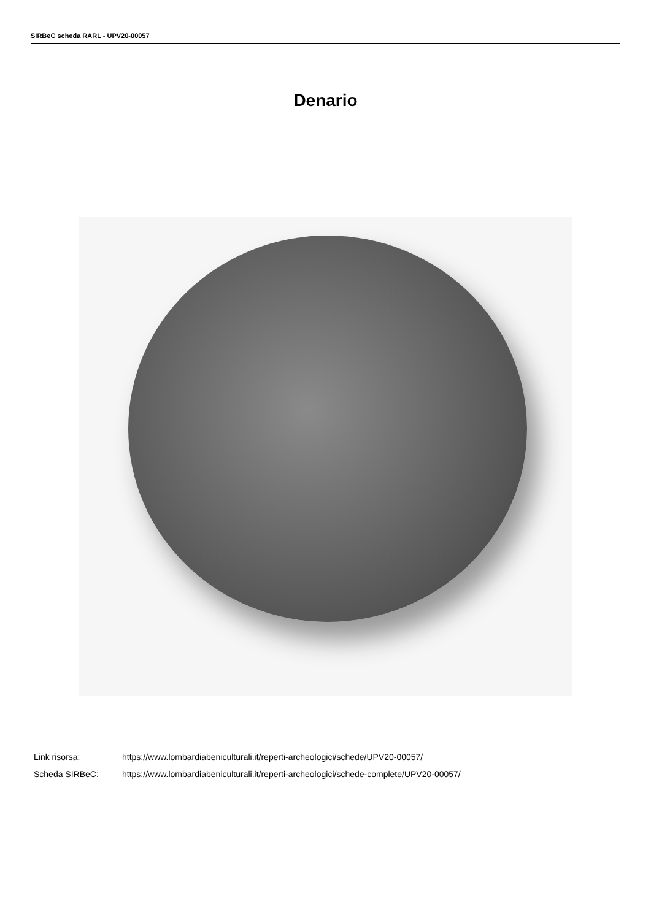SIRBeC scheda RARL - UPV20-00057
Denario
| Link risorsa: | https://www.lombardiabeniculturali.it/reperti-archeologici/schede/UPV20-00057/ |
| Scheda SIRBeC: | https://www.lombardiabeniculturali.it/reperti-archeologici/schede-complete/UPV20-00057/ |